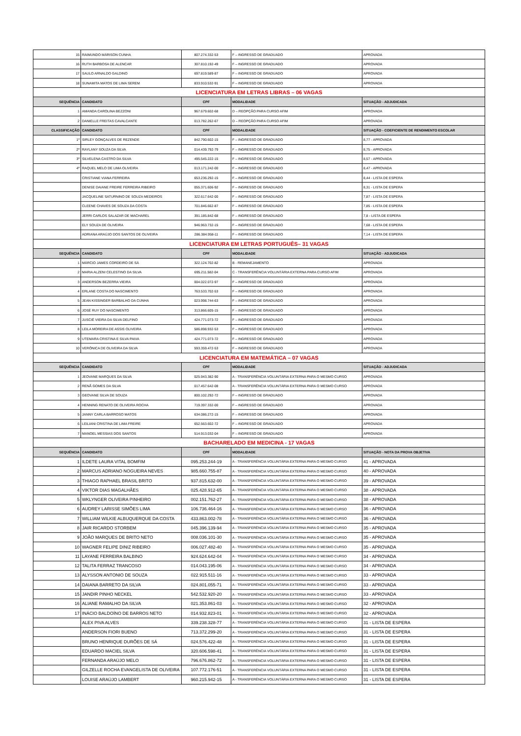| 15 | RAIMUNDO MÁRISON CUNHA | 807.274.332-53 | F – INGRESSO DE GRADUADO | APROVADA |
| 16 | RUTH BARBOSA DE ALENCAR | 307.810.192-49 | F – INGRESSO DE GRADUADO | APROVADA |
| 17 | SAULO ARNALDO GALDINO | 697.819.589-87 | F – INGRESSO DE GRADUADO | APROVADA |
| 18 | SUNAMITA MATOS DE LIMA SEREM | 833.910.532-91 | F – INGRESSO DE GRADUADO | APROVADA |
| LICENCIATURA EM LETRAS LIBRAS – 06 VAGAS | | | | |
| SEQUÊNCIA | CANDIDATO | CPF | MODALIDADE | SITUAÇÃO - ADJUDICADA |
| 1 | AMANDA CAROLINA BEZZONI | 967.679.602-68 | D – REOPÇÃO PARA CURSO AFIM | APROVADA |
| 2 | DANIELLE FREITAS CAVALCANTE | 013.782.262-67 | D – REOPÇÃO PARA CURSO AFIM | APROVADA |
| CLASSIFICAÇÃO | CANDIDATO | CPF | MODALIDADE | SITUAÇÃO - COEFICIENTE DE RENDIMENTO ESCOLAR |
| 1º | SIRLEY GONÇALVES DE REZENDE | 842.790.602-15 | F – INGRESSO DE GRADUADO | 8,77 - APROVADA |
| 2º | RAYLANY SOUZA DA SILVA | 014.439.792-79 | F – INGRESSO DE GRADUADO | 8,75 - APROVADA |
| 3º | SILVELENA CASTRO DA SILVA | 495.545.222-15 | F – INGRESSO DE GRADUADO | 8,57 - APROVADA |
| 4º | RAQUEL MELO DE LIMA OLIVEIRA | 013.171.242-00 | F – INGRESSO DE GRADUADO | 8,47 - APROVADA |
| | CRISTIANE VIANA FERREIRA | 653.236.292-15 | F – INGRESSO DE GRADUADO | 8,44 - LISTA DE ESPERA |
| | DENISE DAIANE FREIRE FERREIRA RIBEIRO | 055.371.606-92 | F – INGRESSO DE GRADUADO | 8,31 - LISTA DE ESPERA |
| | JACQUELINE SATURNINO DE SOUZA MEDEIROS | 322.617.642-00 | F – INGRESSO DE GRADUADO | 7,87 - LISTA DE ESPERA |
| | CLEENE CHAVES DE SOUZA DA COSTA | 701.846.662-87 | F – INGRESSO DE GRADUADO | 7,85 - LISTA DE ESPERA |
| | JERRI CARLOS SALAZAR DE MACHAREL | 391.185.842-68 | F – INGRESSO DE GRADUADO | 7,8 - LISTA DE ESPERA |
| | ELY SOUZA DE OLIVEIRA | 946.963.732-15 | F – INGRESSO DE GRADUADO | 7,68 - LISTA DE ESPERA |
| | ADRIANA ARAÚJO DOS SANTOS DE OLIVEIRA | 286.384.958-11 | F – INGRESSO DE GRADUADO | 7,14 - LISTA DE ESPERA |
| LICENCIATURA EM LETRAS PORTUGUÊS– 31 VAGAS | | | | |
| SEQUÊNCIA | CANDIDATO | CPF | MODALIDADE | SITUAÇÃO - ADJUDICADA |
| 1 | MÁRCIO JAMES CORDEIRO DE SÁ | 322.124.702-82 | B - REMANEJAMENTO | APROVADA |
| 2 | MARIA ALZENI CELESTINO DA SILVA | 695.211.582-04 | C - TRANSFERÊNCIA VOLUNTÁRIA EXTERNA PARA CURSO AFIM | APROVADA |
| 3 | ANDERSON BEZERRA VIEIRA | 004.022.072-97 | F – INGRESSO DE GRADUADO | APROVADA |
| 4 | ERLANE COSTA DO NASCIMENTO | 763.533.702-53 | F – INGRESSO DE GRADUADO | APROVADA |
| 5 | JEAN KISSINGER BARBALHO DA CUNHA | 023.998.744-63 | F – INGRESSO DE GRADUADO | APROVADA |
| 6 | JOSÉ RUY DO NASCIMENTO | 313.866.605-15 | F – INGRESSO DE GRADUADO | APROVADA |
| 7 | JUSCIÊ VIEIRA DA SILVA DELFINO | 424.771.073-72 | F – INGRESSO DE GRADUADO | APROVADA |
| 8 | LEILA MOREIRA DE ASSIS OLIVEIRA | 586.898.932-53 | F – INGRESSO DE GRADUADO | APROVADA |
| 9 | UTEMARA CRISTINA E SILVA PAIVA | 424.771.073-72 | F – INGRESSO DE GRADUADO | APROVADA |
| 10 | VERÔNICA DE OLIVEIRA DA SILVA | 593.359.472-53 | F – INGRESSO DE GRADUADO | APROVADA |
| LICENCIATURA EM MATEMÁTICA – 07 VAGAS | | | | |
| SEQUÊNCIA | CANDIDATO | CPF | MODALIDADE | SITUAÇÃO - ADJUDICADA |
| 1 | JEOVANE MARQUES DA SILVA | 025.943.382-90 | A - TRANSFERÊNCIA VOLUNTÁRIA EXTERNA PARA O MESMO CURSO | APROVADA |
| 2 | RENÃ GOMES DA SILVA | 017.457.642-08 | A - TRANSFERÊNCIA VOLUNTÁRIA EXTERNA PARA O MESMO CURSO | APROVADA |
| 3 | GEOVANE SILVA DE SOUZA | 800.102.292-72 | F – INGRESSO DE GRADUADO | APROVADA |
| 4 | HENNING RENATO DE OLIVEIRA ROCHA | 719.397.332-00 | F – INGRESSO DE GRADUADO | APROVADA |
| 5 | JANNY CARLA BARROSO MATOS | 634.086.272-15 | F – INGRESSO DE GRADUADO | APROVADA |
| 6 | LEILIANI CRISTINA DE LIMA FREIRE | 652.563.602-72 | F – INGRESSO DE GRADUADO | APROVADA |
| 7 | MANOEL MESSIAS DOS SANTOS | 514.913.032-04 | F – INGRESSO DE GRADUADO | APROVADA |
| BACHARELADO EM MEDICINA - 17 VAGAS | | | | |
| SEQUÊNCIA | CANDIDATO | CPF | MODALIDADE | SITUAÇÃO - NOTA DA PROVA OBJETIVA |
| 1 | ILDETE LAURA VITAL BOMFIM | 095.253.244-19 | A - TRANSFERÊNCIA VOLUNTÁRIA EXTERNA PARA O MESMO CURSO | 41 - APROVADA |
| 2 | MARCUS ADRIANO NOGUEIRA NEVES | 985.660.755-87 | A - TRANSFERÊNCIA VOLUNTÁRIA EXTERNA PARA O MESMO CURSO | 40 - APROVADA |
| 3 | THIAGO RAPHAEL BRASIL BRITO | 937.815.632-00 | A - TRANSFERÊNCIA VOLUNTÁRIA EXTERNA PARA O MESMO CURSO | 39 - APROVADA |
| 4 | VIKTOR DIAS MAGALHÃES | 025.428.912-65 | A - TRANSFERÊNCIA VOLUNTÁRIA EXTERNA PARA O MESMO CURSO | 38 - APROVADA |
| 5 | WKLYNGER OLIVEIRA PINHEIRO | 002.151.762-27 | A - TRANSFERÊNCIA VOLUNTÁRIA EXTERNA PARA O MESMO CURSO | 38 - APROVADA |
| 6 | AUDREY LARISSE SIMÕES LIMA | 106.736.464-16 | A - TRANSFERÊNCIA VOLUNTÁRIA EXTERNA PARA O MESMO CURSO | 36 - APROVADA |
| 7 | WILLIAM WILKIE ALBUQUERQUE DA COSTA | 433.863.002-78 | A - TRANSFERÊNCIA VOLUNTÁRIA EXTERNA PARA O MESMO CURSO | 36 - APROVADA |
| 8 | JAIR RICARDO STORBEM | 045.396.139-94 | A - TRANSFERÊNCIA VOLUNTÁRIA EXTERNA PARA O MESMO CURSO | 35 - APROVADA |
| 9 | JOÃO MARQUES DE BRITO NETO | 008.036.101-30 | A - TRANSFERÊNCIA VOLUNTÁRIA EXTERNA PARA O MESMO CURSO | 35 - APROVADA |
| 10 | WAGNER FELIPE DINIZ RIBEIRO | 006.027.482-40 | A - TRANSFERÊNCIA VOLUNTÁRIA EXTERNA PARA O MESMO CURSO | 35 - APROVADA |
| 11 | LAYANE FERREIRA BALBINO | 924.624.642-04 | A - TRANSFERÊNCIA VOLUNTÁRIA EXTERNA PARA O MESMO CURSO | 34 - APROVADA |
| 12 | TALITA FERRAZ TRANCOSO | 014.043.195-06 | A - TRANSFERÊNCIA VOLUNTÁRIA EXTERNA PARA O MESMO CURSO | 34 - APROVADA |
| 13 | ALYSSON ANTONIO DE SOUZA | 022.915.511-16 | A - TRANSFERÊNCIA VOLUNTÁRIA EXTERNA PARA O MESMO CURSO | 33 - APROVADA |
| 14 | DAIANA BARRETO DA SILVA | 024.801.055-71 | A - TRANSFERÊNCIA VOLUNTÁRIA EXTERNA PARA O MESMO CURSO | 33 - APROVADA |
| 15 | JANDIR PINHO NECKEL | 542.532.920-20 | A - TRANSFERÊNCIA VOLUNTÁRIA EXTERNA PARA O MESMO CURSO | 33 - APROVADA |
| 16 | ALIANE RAMALHO DA SILVA | 021.353.861-03 | A - TRANSFERÊNCIA VOLUNTÁRIA EXTERNA PARA O MESMO CURSO | 32 - APROVADA |
| 17 | INÁCIO BALDOÍNO DE BARROS NETO | 014.932.823-01 | A - TRANSFERÊNCIA VOLUNTÁRIA EXTERNA PARA O MESMO CURSO | 32 - APROVADA |
| | ALEX PIVA ALVES | 339.238.328-77 | A - TRANSFERÊNCIA VOLUNTÁRIA EXTERNA PARA O MESMO CURSO | 31 - LISTA DE ESPERA |
| | ANDERSON FIORI BUENO | 713.372.299-20 | A - TRANSFERÊNCIA VOLUNTÁRIA EXTERNA PARA O MESMO CURSO | 31 - LISTA DE ESPERA |
| | BRUNO HENRIQUE DURÕES DE SÁ | 024.576.422-48 | A - TRANSFERÊNCIA VOLUNTÁRIA EXTERNA PARA O MESMO CURSO | 31 - LISTA DE ESPERA |
| | EDUARDO MACIEL SILVA | 320.606.598-41 | A - TRANSFERÊNCIA VOLUNTÁRIA EXTERNA PARA O MESMO CURSO | 31 - LISTA DE ESPERA |
| | FERNANDA ARAÚJO MELO | 796.676.862-72 | A - TRANSFERÊNCIA VOLUNTÁRIA EXTERNA PARA O MESMO CURSO | 31 - LISTA DE ESPERA |
| | GILZELLE ROCHA EVANGELISTA DE OLIVEIRA | 107.772.176-51 | A - TRANSFERÊNCIA VOLUNTÁRIA EXTERNA PARA O MESMO CURSO | 31 - LISTA DE ESPERA |
| | LOUISE ARAÚJO LAMBERT | 960.215.942-15 | A - TRANSFERÊNCIA VOLUNTÁRIA EXTERNA PARA O MESMO CURSO | 31 - LISTA DE ESPERA |